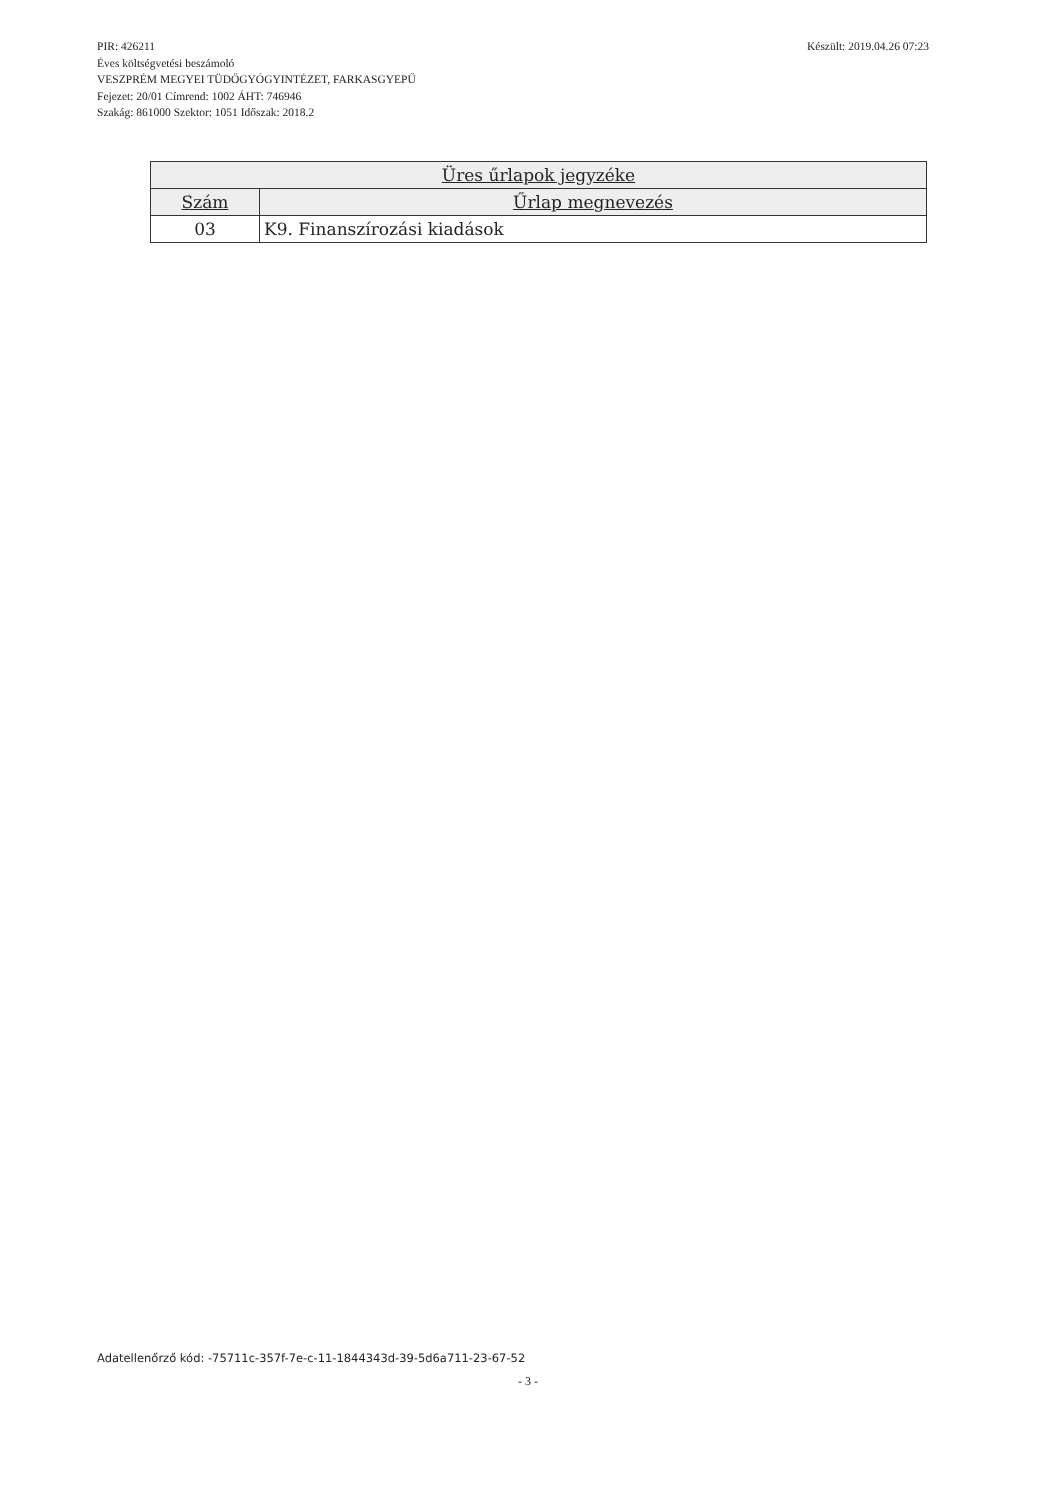Készült: 2019.04.26 07:23 PIR: 426211
Éves költségvetési beszámoló
VESZPRÉM MEGYEI TÜDŐGYÓGYINTÉZET, FARKASGYEPŰ
Fejezet: 20/01 Címrend: 1002 ÁHT: 746946
Szakág: 861000 Szektor: 1051 Időszak: 2018.2
| Üres űrlapok jegyzéke | |
| --- | --- |
| Szám | Űrlap megnevezés |
| 03 | K9. Finanszírozási kiadások |
Adatellenőrző kód: -75711c-357f-7e-c-11-1844343d-39-5d6a711-23-67-52
- 3 -